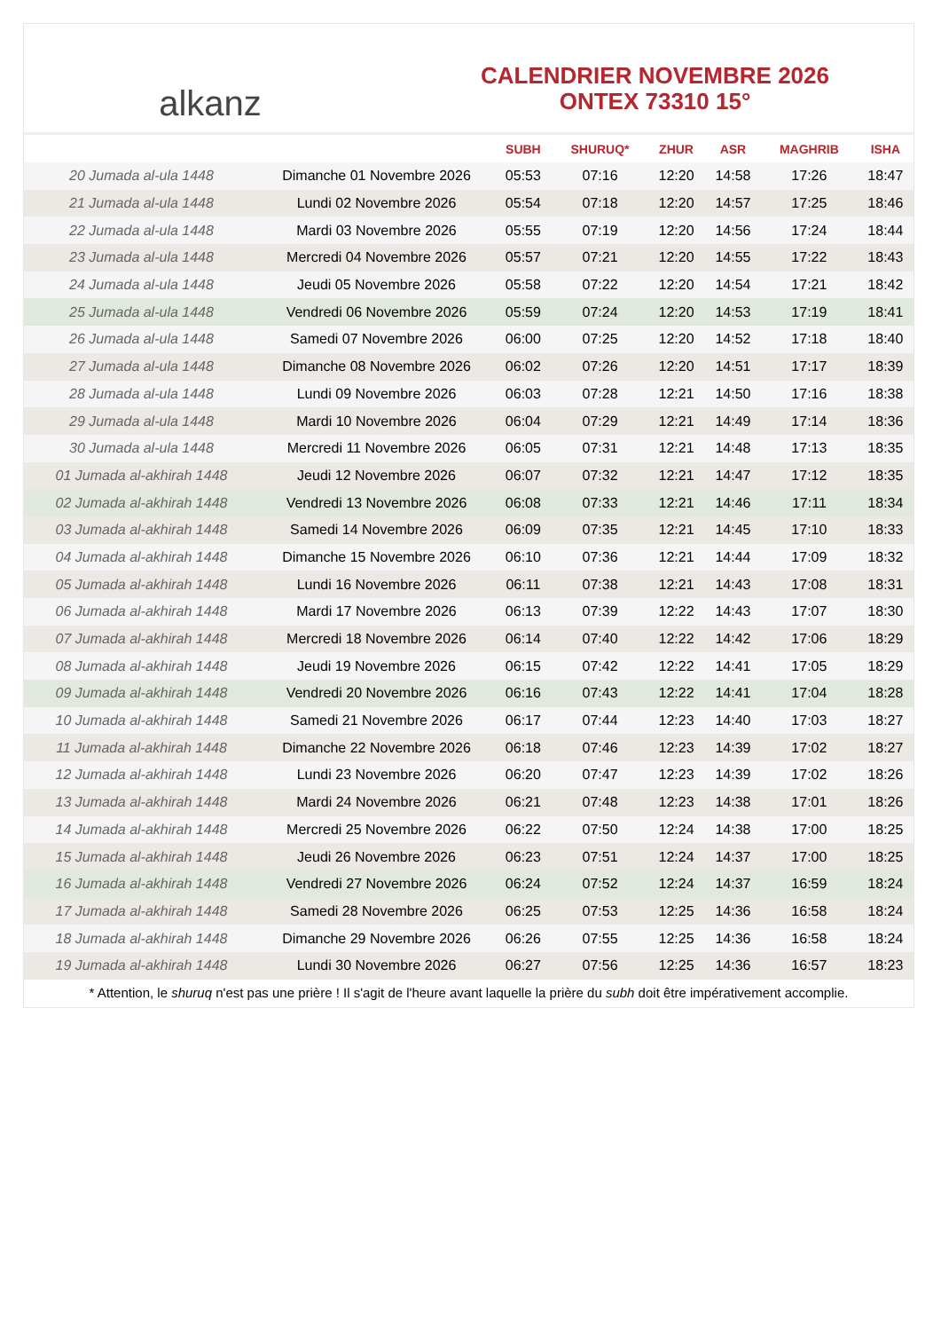alkanz
CALENDRIER NOVEMBRE 2026
ONTEX 73310 15°
| | | SUBH | SHURUQ* | ZHUR | ASR | MAGHRIB | ISHA |
| --- | --- | --- | --- | --- | --- | --- | --- |
| 20 Jumada al-ula 1448 | Dimanche 01 Novembre 2026 | 05:53 | 07:16 | 12:20 | 14:58 | 17:26 | 18:47 |
| 21 Jumada al-ula 1448 | Lundi 02 Novembre 2026 | 05:54 | 07:18 | 12:20 | 14:57 | 17:25 | 18:46 |
| 22 Jumada al-ula 1448 | Mardi 03 Novembre 2026 | 05:55 | 07:19 | 12:20 | 14:56 | 17:24 | 18:44 |
| 23 Jumada al-ula 1448 | Mercredi 04 Novembre 2026 | 05:57 | 07:21 | 12:20 | 14:55 | 17:22 | 18:43 |
| 24 Jumada al-ula 1448 | Jeudi 05 Novembre 2026 | 05:58 | 07:22 | 12:20 | 14:54 | 17:21 | 18:42 |
| 25 Jumada al-ula 1448 | Vendredi 06 Novembre 2026 | 05:59 | 07:24 | 12:20 | 14:53 | 17:19 | 18:41 |
| 26 Jumada al-ula 1448 | Samedi 07 Novembre 2026 | 06:00 | 07:25 | 12:20 | 14:52 | 17:18 | 18:40 |
| 27 Jumada al-ula 1448 | Dimanche 08 Novembre 2026 | 06:02 | 07:26 | 12:20 | 14:51 | 17:17 | 18:39 |
| 28 Jumada al-ula 1448 | Lundi 09 Novembre 2026 | 06:03 | 07:28 | 12:21 | 14:50 | 17:16 | 18:38 |
| 29 Jumada al-ula 1448 | Mardi 10 Novembre 2026 | 06:04 | 07:29 | 12:21 | 14:49 | 17:14 | 18:36 |
| 30 Jumada al-ula 1448 | Mercredi 11 Novembre 2026 | 06:05 | 07:31 | 12:21 | 14:48 | 17:13 | 18:35 |
| 01 Jumada al-akhirah 1448 | Jeudi 12 Novembre 2026 | 06:07 | 07:32 | 12:21 | 14:47 | 17:12 | 18:35 |
| 02 Jumada al-akhirah 1448 | Vendredi 13 Novembre 2026 | 06:08 | 07:33 | 12:21 | 14:46 | 17:11 | 18:34 |
| 03 Jumada al-akhirah 1448 | Samedi 14 Novembre 2026 | 06:09 | 07:35 | 12:21 | 14:45 | 17:10 | 18:33 |
| 04 Jumada al-akhirah 1448 | Dimanche 15 Novembre 2026 | 06:10 | 07:36 | 12:21 | 14:44 | 17:09 | 18:32 |
| 05 Jumada al-akhirah 1448 | Lundi 16 Novembre 2026 | 06:11 | 07:38 | 12:21 | 14:43 | 17:08 | 18:31 |
| 06 Jumada al-akhirah 1448 | Mardi 17 Novembre 2026 | 06:13 | 07:39 | 12:22 | 14:43 | 17:07 | 18:30 |
| 07 Jumada al-akhirah 1448 | Mercredi 18 Novembre 2026 | 06:14 | 07:40 | 12:22 | 14:42 | 17:06 | 18:29 |
| 08 Jumada al-akhirah 1448 | Jeudi 19 Novembre 2026 | 06:15 | 07:42 | 12:22 | 14:41 | 17:05 | 18:29 |
| 09 Jumada al-akhirah 1448 | Vendredi 20 Novembre 2026 | 06:16 | 07:43 | 12:22 | 14:41 | 17:04 | 18:28 |
| 10 Jumada al-akhirah 1448 | Samedi 21 Novembre 2026 | 06:17 | 07:44 | 12:23 | 14:40 | 17:03 | 18:27 |
| 11 Jumada al-akhirah 1448 | Dimanche 22 Novembre 2026 | 06:18 | 07:46 | 12:23 | 14:39 | 17:02 | 18:27 |
| 12 Jumada al-akhirah 1448 | Lundi 23 Novembre 2026 | 06:20 | 07:47 | 12:23 | 14:39 | 17:02 | 18:26 |
| 13 Jumada al-akhirah 1448 | Mardi 24 Novembre 2026 | 06:21 | 07:48 | 12:23 | 14:38 | 17:01 | 18:26 |
| 14 Jumada al-akhirah 1448 | Mercredi 25 Novembre 2026 | 06:22 | 07:50 | 12:24 | 14:38 | 17:00 | 18:25 |
| 15 Jumada al-akhirah 1448 | Jeudi 26 Novembre 2026 | 06:23 | 07:51 | 12:24 | 14:37 | 17:00 | 18:25 |
| 16 Jumada al-akhirah 1448 | Vendredi 27 Novembre 2026 | 06:24 | 07:52 | 12:24 | 14:37 | 16:59 | 18:24 |
| 17 Jumada al-akhirah 1448 | Samedi 28 Novembre 2026 | 06:25 | 07:53 | 12:25 | 14:36 | 16:58 | 18:24 |
| 18 Jumada al-akhirah 1448 | Dimanche 29 Novembre 2026 | 06:26 | 07:55 | 12:25 | 14:36 | 16:58 | 18:24 |
| 19 Jumada al-akhirah 1448 | Lundi 30 Novembre 2026 | 06:27 | 07:56 | 12:25 | 14:36 | 16:57 | 18:23 |
* Attention, le shuruq n'est pas une prière ! Il s'agit de l'heure avant laquelle la prière du subh doit être impérativement accomplie.